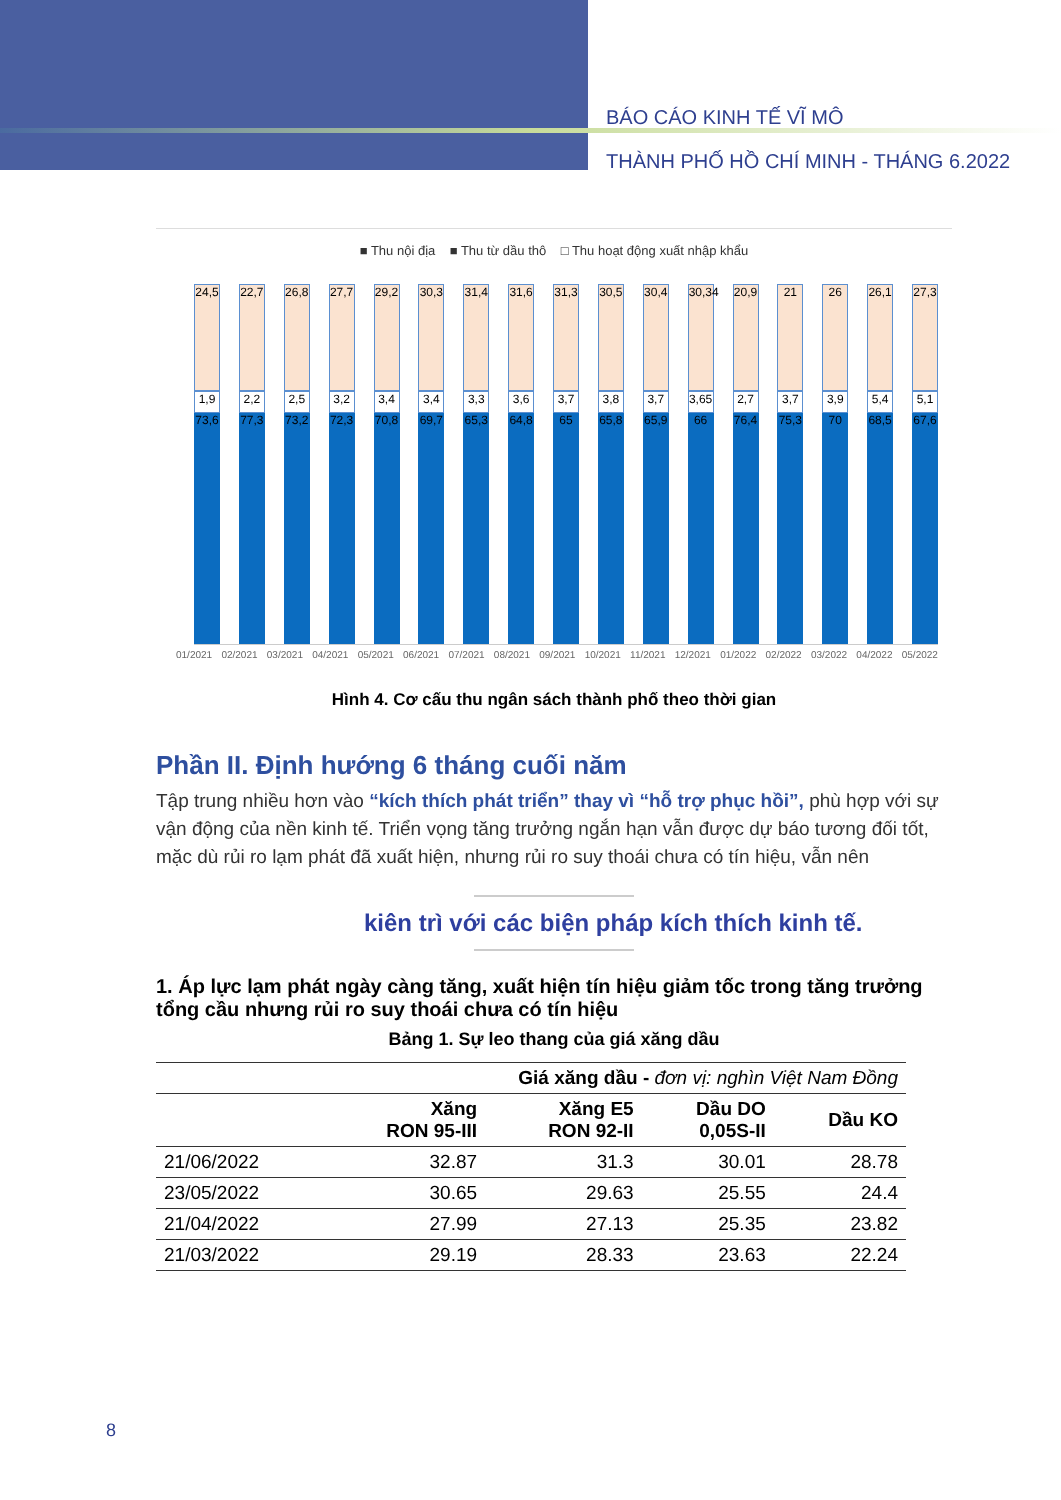BÁO CÁO KINH TẾ VĨ MÔ
THÀNH PHỐ HỒ CHÍ MINH - THÁNG 6.2022
■ Thu nội địa ■ Thu từ dầu thô □ Thu hoạt động xuất nhập khẩu
24,5
1,9
73,6
22,7
2,2
77,3
26,8
2,5
73,2
27,7
3,2
72,3
29,2
3,4
70,8
30,3
3,4
69,7
31,4
3,3
65,3
31,6
3,6
64,8
31,3
3,7
65
30,5
3,8
65,8
30,4
3,7
65,9
30,34
3,65
66
20,9
2,7
76,4
21
3,7
75,3
26
3,9
70
26,1
5,4
68,5
27,3
5,1
67,6
01/2021 02/2021 03/2021 04/2021 05/2021 06/2021 07/2021 08/2021 09/2021 10/2021 11/2021 12/2021 01/2022 02/2022 03/2022 04/2022 05/2022
Hình 4. Cơ cấu thu ngân sách thành phố theo thời gian
Phần II. Định hướng 6 tháng cuối năm
Tập trung nhiều hơn vào “kích thích phát triển” thay vì “hỗ trợ phục hồi”, phù hợp với sự vận động của nền kinh tế. Triển vọng tăng trưởng ngắn hạn vẫn được dự báo tương đối tốt, mặc dù rủi ro lạm phát đã xuất hiện, nhưng rủi ro suy thoái chưa có tín hiệu, vẫn nên
kiên trì với các biện pháp kích thích kinh tế.
1. Áp lực lạm phát ngày càng tăng, xuất hiện tín hiệu giảm tốc trong tăng trưởng tổng cầu nhưng rủi ro suy thoái chưa có tín hiệu
Bảng 1. Sự leo thang của giá xăng dầu
| | Giá xăng dầu - đơn vị: nghìn Việt Nam Đồng | | | |
| | Xăng RON 95-III | Xăng E5 RON 92-II | Dầu DO 0,05S-II | Dầu KO |
| 21/06/2022 | 32.87 | 31.3 | 30.01 | 28.78 |
| 23/05/2022 | 30.65 | 29.63 | 25.55 | 24.4 |
| 21/04/2022 | 27.99 | 27.13 | 25.35 | 23.82 |
| 21/03/2022 | 29.19 | 28.33 | 23.63 | 22.24 |
8